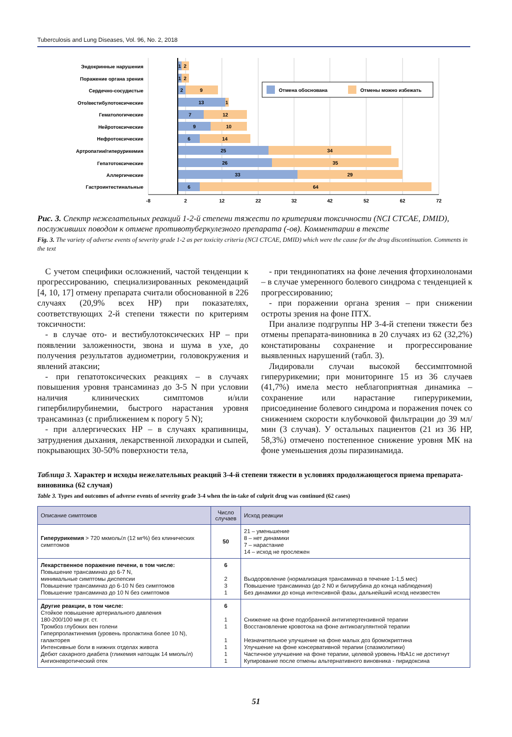Tuberculosis and Lung Diseases, Vol. 96, No. 2, 2018
Эндокринные нарушения
Поражение органа зрения
Сердечно-сосудистые
Ото/вестибулотоксические
Гематологические
Нейротоксические
Нефротоксические
Артропатии/гиперурикемия
Гепатотоксические
Аллергические
Гастроинтестинальные
1
2
1
2
2
9
13
1
7
12
9
10
6
14
25
34
26
35
33
29
6
64
-8
2
12
22
32
42
52
62
72
Отмена обоснована
Отмены можно избежать
Рис. 3. Спектр нежелательных реакций 1-2-й степени тяжести по критериям токсичности (NCI CTCAE, DMID), послуживших поводом к отмене противотуберкулезного препарата (-ов). Комментарии в тексте
Fig. 3. The variety of adverse events of severity grade 1-2 as per toxicity criteria (NCI CTCAE, DMID) which were the cause for the drug discontinuation. Comments in the text
С учетом специфики осложнений, частой тенденции к прогрессированию, специализированных рекомендаций [4, 10, 17] отмену препарата считали обоснованной в 226 случаях (20,9% всех НР) при показателях, соответствующих 2-й степени тяжести по критериям токсичности:
- в случае ото- и вестибулотоксических НР – при появлении заложенности, звона и шума в ухе, до получения результатов аудиометрии, головокружения и явлений атаксии;
- при гепатотоксических реакциях – в случаях повышения уровня трансаминаз до 3-5 N при условии наличия клинических симптомов и/или гипербилирубинемии, быстрого нарастания уровня трансаминаз (с приближением к порогу 5 N);
- при аллергических НР – в случаях крапивницы, затруднения дыхания, лекарственной лихорадки и сыпей, покрывающих 30-50% поверхности тела,
- при тендинопатиях на фоне лечения фторхинолонами – в случае умеренного болевого синдрома с тенденцией к прогрессированию;
- при поражении органа зрения – при снижении остроты зрения на фоне ПТХ.
При анализе подгруппы НР 3-4-й степени тяжести без отмены препарата-виновника в 20 случаях из 62 (32,2%) констатированы сохранение и прогрессирование выявленных нарушений (табл. 3).
Лидировали случаи высокой бессимптомной гиперурикемии; при мониторинге 15 из 36 случаев (41,7%) имела место неблагоприятная динамика – сохранение или нарастание гиперурикемии, присоединение болевого синдрома и поражения почек со снижением скорости клубочковой фильтрации до 39 мл/мин (3 случая). У остальных пациентов (21 из 36 НР, 58,3%) отмечено постепенное снижение уровня МК на фоне уменьшения дозы пиразинамида.
Таблица 3. Характер и исходы нежелательных реакций 3-4-й степени тяжести в условиях продолжающегося приема препарата-виновника (62 случая)
Table 3. Types and outcomes of adverse events of severity grade 3-4 when the in-take of culprit drug was continued (62 cases)
| Описание симптомов | Число случаев | Исход реакции |
| --- | --- | --- |
| Гиперурикемия > 720 мкмоль/л (12 мг%) без клинических симптомов | 50 | 21 – уменьшение 8 – нет динамики 7 – нарастание 14 – исход не прослежен |
| Лекарственное поражение печени, в том числе: Повышение трансаминаз до 6-7 N, минимальные симптомы диспепсии Повышение трансаминаз до 6-10 N без симптомов Повышение трансаминаз до 10 N без симптомов | 6 2 3 1 | Выздоровление (нормализация трансаминаз в течение 1-1,5 мес) Повышение трансаминаз (до 2 N0 и билирубина до конца наблюдения) Без динамики до конца интенсивной фазы, дальнейший исход неизвестен |
| Другие реакции, в том числе: Стойкое повышение артериального давления 180-200/100 мм рт. ст. Тромбоз глубоких вен голени Гиперпролактинемия (уровень пролактина более 10 N), галакторея Интенсивные боли в нижних отделах живота Дебют сахарного диабета (гликемия натощак 14 ммоль/л) Ангионевротический отек | 6 1 1 1 1 1 1 | Снижение на фоне подобранной антигипертензивной терапии Восстановление кровотока на фоне антикоагулянтной терапии Незначительное улучшение на фоне малых доз бромокриптина Улучшение на фоне консервативной терапии (спазмолитики) Частичное улучшение на фоне терапии, целевой уровень HbA1c не достигнут Купирование после отмены альтернативного виновника - пиридоксина |
51